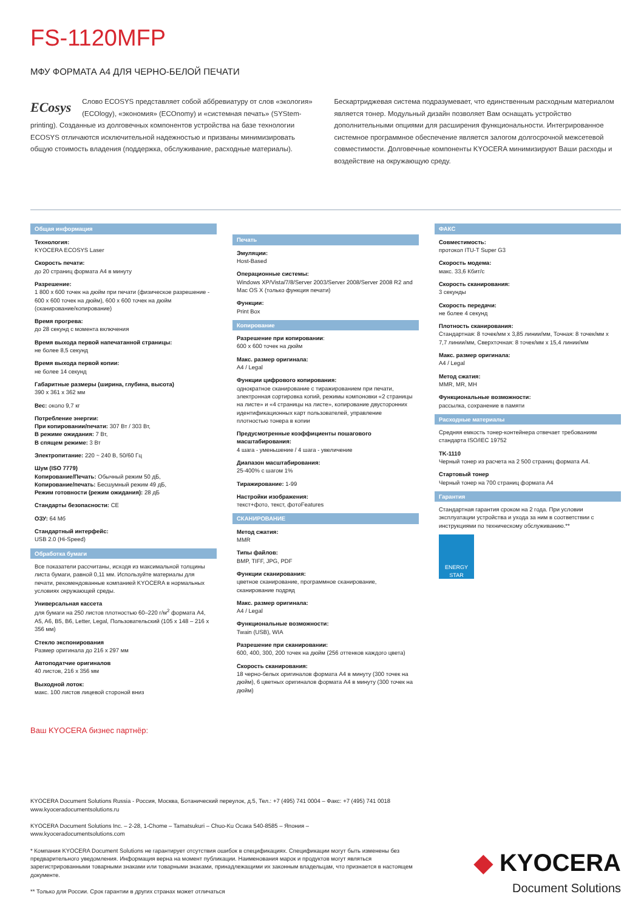FS-1120MFP
МФУ ФОРМАТА А4 ДЛЯ ЧЕРНО-БЕЛОЙ ПЕЧАТИ
ECosys Слово ECOSYS представляет собой аббревиатуру от слов «экология» (ECOlogy), «экономия» (ECOnomy) и «системная печать» (SYStem-printing). Созданные из долговечных компонентов устройства на базе технологии ECOSYS отличаются исключительной надежностью и призваны минимизировать общую стоимость владения (поддержка, обслуживание, расходные материалы).
Бескартриджевая система подразумевает, что единственным расходным материалом является тонер. Модульный дизайн позволяет Вам оснащать устройство дополнительными опциями для расширения функциональности. Интегрированное системное программное обеспечение является залогом долгосрочной межсетевой совместимости. Долговечные компоненты KYOCERA минимизируют Ваши расходы и воздействие на окружающую среду.
Общая информация
Технология:
KYOCERA ECOSYS Laser
Скорость печати:
до 20 страниц формата А4 в минуту
Разрешение:
1 800 x 600 точек на дюйм при печати (физическое разрешение - 600 x 600 точек на дюйм), 600 x 600 точек на дюйм (сканирование/копирование)
Время прогрева:
до 28 секунд с момента включения
Время выхода первой напечатанной страницы:
не более 8,5 секунд
Время выхода первой копии:
не более 14 секунд
Габаритные размеры (ширина, глубина, высота)
390 x 361 x 362 мм
Вес: около 9,7 кг
Потребление энергии:
При копировании/печати: 307 Вт / 303 Вт,
В режиме ожидания: 7 Вт,
В спящем режиме: 3 Вт
Электропитание: 220 ~ 240 В, 50/60 Гц
Шум (ISO 7779)
Копирование/Печать: Обычный режим 50 дБ,
Копирование/печать: Бесшумный режим 49 дБ,
Режим готовности (режим ожидания): 28 дБ
Стандарты безопасности: CE
ОЗУ: 64 Мб
Стандартный интерфейс:
USB 2.0 (Hi-Speed)
Обработка бумаги
Все показатели рассчитаны, исходя из максимальной толщины листа бумаги, равной 0,11 мм. Используйте материалы для печати, рекомендованные компанией KYOCERA в нормальных условиях окружающей среды.
Универсальная кассета
для бумаги на 250 листов плотностью 60–220 г/м<sup>2</sup> формата A4, A5, A6, B5, B6, Letter, Legal, Пользовательский (105 x 148 – 216 x 356 мм)
Стекло экспонирования
Размер оригинала до 216 x 297 мм
Автоподатчие оригиналов
40 листов, 216 x 356 мм
Выходной лоток:
макс. 100 листов лицевой стороной вниз
Печать
Эмуляции:
Host-Based
Операционные системы:
Windows XP/Vista/7/8/Server 2003/Server 2008/Server 2008 R2 and Mac OS X (только функция печати)
Функции:
Print Box
Копирование
Разрешение при копировании:
600 x 600 точек на дюйм
Макс. размер оригинала:
A4 / Legal
Функции цифрового копирования:
однократное сканирование с тиражированием при печати, электронная сортировка копий, режимы компоновки «2 страницы на листе» и «4 страницы на листе», копирование двусторонних идентификационных карт пользователей, управление плотностью тонера в копии
Предусмотренные коэффициенты пошагового масштабирования:
4 шага - уменьшение / 4 шага - увеличение
Диапазон масштабирования:
25-400% с шагом 1%
Тиражирование: 1-99
Настройки изображения:
текст+фото, текст, фотоFeatures
СКАНИРОВАНИЕ
Метод сжатия:
MMR
Типы файлов:
BMP, TIFF, JPG, PDF
Функции сканирования:
цветное сканирование, программное сканирование, сканирование подряд
Макс. размер оригинала:
A4 / Legal
Функциональные возможности:
Twain (USB), WIA
Разрешение при сканировании:
600, 400, 300, 200 точек на дюйм (256 оттенков каждого цвета)
Скорость сканирования:
18 черно-белых оригиналов формата A4 в минуту (300 точек на дюйм), 6 цветных оригиналов формата A4 в минуту (300 точек на дюйм)
ФАКС
Совместимость:
протокол ITU-T Super G3
Скорость модема:
макс. 33,6 Кбит/с
Скорость сканирования:
3 секунды
Скорость передачи:
не более 4 секунд
Плотность сканирования:
Стандартная: 8 точек/мм x 3,85 линии/мм, Точная: 8 точек/мм x 7,7 линии/мм, Сверхточная: 8 точек/мм x 15,4 линии/мм
Макс. размер оригинала:
A4 / Legal
Метод сжатия:
MMR, MR, MH
Функциональные возможности:
рассылка, сохранение в памяти
Расходные материалы
Средняя емкость тонер-контейнера отвечает требованиям стандарта ISO/IEC 19752
TK-1110
Черный тонер из расчета на 2 500 страниц формата A4.
Стартовый тонер
Черный тонер на 700 страниц формата A4
Гарантия
Стандартная гарантия сроком на 2 года. При условии эксплуатации устройства и ухода за ним в соответствии с инструкциями по техническому обслуживанию.**
ENERGY STAR
Ваш KYOCERA бизнес партнёр:
KYOCERA Document Solutions Russia - Россия, Москва, Ботанический переулок, д.5, Тел.: +7 (495) 741 0004 – Факс: +7 (495) 741 0018
www.kyoceradocumentsolutions.ru
KYOCERA Document Solutions Inc. – 2-28, 1-Chome – Tamatsukuri – Chuo-Ku Осака 540-8585 – Япония –
www.kyoceradocumentsolutions.com
* Компания KYOCERA Document Solutions не гарантирует отсутствия ошибок в спецификациях. Спецификации могут быть изменены без предварительного уведомления. Информация верна на момент публикации. Наименования марок и продуктов могут являться зарегистрированными товарными знаками или товарными знаками, принадлежащими их законным владельцам, что признается в настоящем документе.
** Только для России. Срок гарантии в других странах может отличаться
◆ KYOCERA
Document Solutions